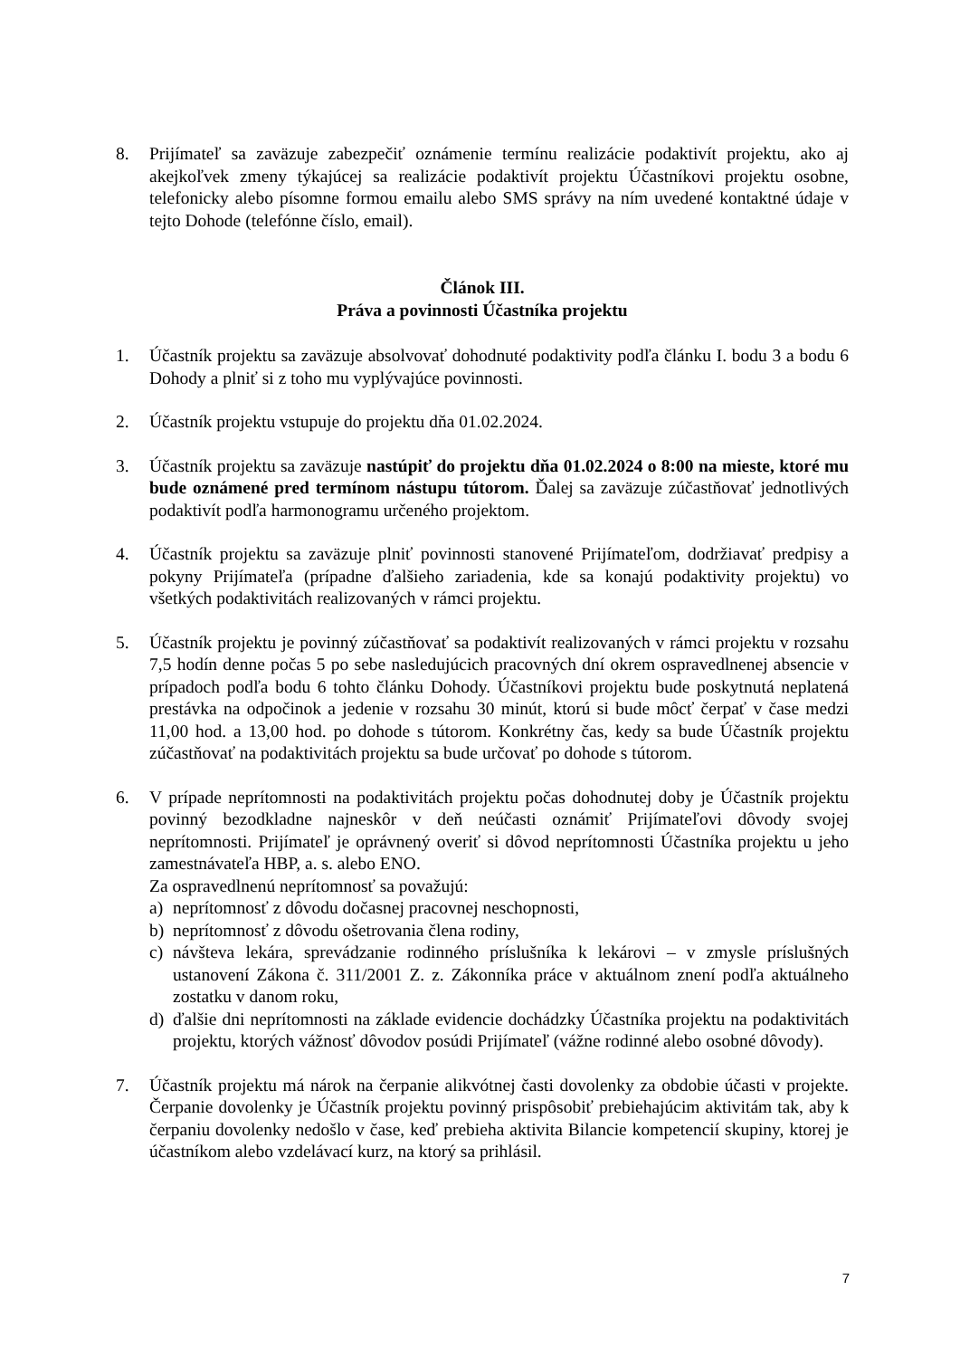8. Prijímateľ sa zaväzuje zabezpečiť oznámenie termínu realizácie podaktivít projektu, ako aj akejkoľvek zmeny týkajúcej sa realizácie podaktivít projektu Účastníkovi projektu osobne, telefonicky alebo písomne formou emailu alebo SMS správy na ním uvedené kontaktné údaje v tejto Dohode (telefónne číslo, email).
Článok III.
Práva a povinnosti Účastníka projektu
1. Účastník projektu sa zaväzuje absolvovať dohodnuté podaktivity podľa článku I. bodu 3 a bodu 6 Dohody a plniť si z toho mu vyplývajúce povinnosti.
2. Účastník projektu vstupuje do projektu dňa 01.02.2024.
3. Účastník projektu sa zaväzuje nastúpiť do projektu dňa 01.02.2024 o 8:00 na mieste, ktoré mu bude oznámené pred termínom nástupu tútorom. Ďalej sa zaväzuje zúčastňovať jednotlivých podaktivít podľa harmonogramu určeného projektom.
4. Účastník projektu sa zaväzuje plniť povinnosti stanovené Prijímateľom, dodržiavať predpisy a pokyny Prijímateľa (prípadne ďalšieho zariadenia, kde sa konajú podaktivity projektu) vo všetkých podaktivitách realizovaných v rámci projektu.
5. Účastník projektu je povinný zúčastňovať sa podaktivít realizovaných v rámci projektu v rozsahu 7,5 hodín denne počas 5 po sebe nasledujúcich pracovných dní okrem ospravedlnenej absencie v prípadoch podľa bodu 6 tohto článku Dohody. Účastníkovi projektu bude poskytnutá neplatená prestávka na odpočinok a jedenie v rozsahu 30 minút, ktorú si bude môcť čerpať v čase medzi 11,00 hod. a 13,00 hod. po dohode s tútorom. Konkrétny čas, kedy sa bude Účastník projektu zúčastňovať na podaktivitách projektu sa bude určovať po dohode s tútorom.
6. V prípade neprítomnosti na podaktivitách projektu počas dohodnutej doby je Účastník projektu povinný bezodkladne najneskôr v deň neúčasti oznámiť Prijímateľovi dôvody svojej neprítomnosti. Prijímateľ je oprávnený overiť si dôvod neprítomnosti Účastníka projektu u jeho zamestnávateľa HBP, a. s. alebo ENO.
Za ospravedlnenú neprítomnosť sa považujú:
a) neprítomnosť z dôvodu dočasnej pracovnej neschopnosti,
b) neprítomnosť z dôvodu ošetrovania člena rodiny,
c) návšteva lekára, sprevádzanie rodinného príslušníka k lekárovi – v zmysle príslušných ustanovení Zákona č. 311/2001 Z. z. Zákonníka práce v aktuálnom znení podľa aktuálneho zostatku v danom roku,
d) ďalšie dni neprítomnosti na základe evidencie dochádzky Účastníka projektu na podaktivitách projektu, ktorých vážnosť dôvodov posúdi Prijímateľ (vážne rodinné alebo osobné dôvody).
7. Účastník projektu má nárok na čerpanie alikvótnej časti dovolenky za obdobie účasti v projekte. Čerpanie dovolenky je Účastník projektu povinný prispôsobiť prebiehajúcim aktivitám tak, aby k čerpaniu dovolenky nedošlo v čase, keď prebieha aktivita Bilancie kompetencií skupiny, ktorej je účastníkom alebo vzdelávací kurz, na ktorý sa prihlásil.
7